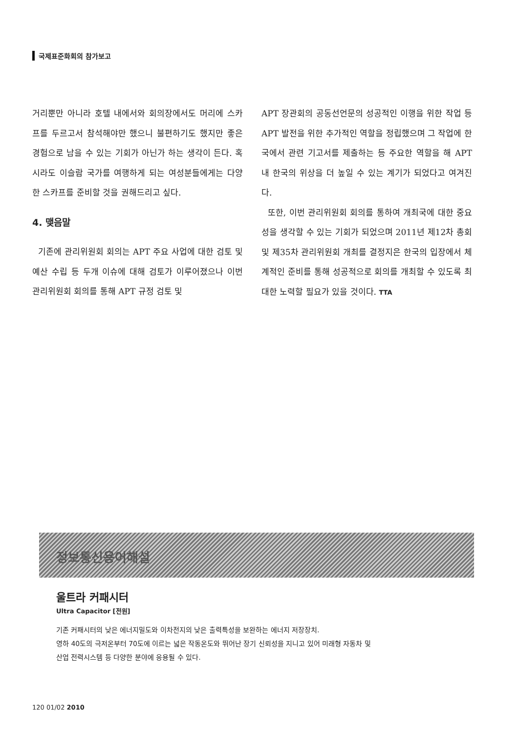국제표준화회의 참가보고
거리뿐만 아니라 호텔 내에서와 회의장에서도 머리에 스카프를 두르고서 참석해야만 했으니 불편하기도 했지만 좋은 경험으로 남을 수 있는 기회가 아닌가 하는 생각이 든다. 혹시라도 이슬람 국가를 여행하게 되는 여성분들에게는 다양한 스카프를 준비할 것을 권해드리고 싶다.
4. 맺음말
기존에 관리위원회 회의는 APT 주요 사업에 대한 검토 및 예산 수립 등 두개 이슈에 대해 검토가 이루어졌으나 이번 관리위원회 회의를 통해 APT 규정 검토 및
APT 장관회의 공동선언문의 성공적인 이행을 위한 작업 등 APT 발전을 위한 추가적인 역할을 정립했으며 그 작업에 한국에서 관련 기고서를 제출하는 등 주요한 역할을 해 APT 내 한국의 위상을 더 높일 수 있는 계기가 되었다고 여겨진다.
또한, 이번 관리위원회 회의를 통하여 개최국에 대한 중요성을 생각할 수 있는 기회가 되었으며 2011년 제12차 총회 및 제35차 관리위원회 개최를 결정지은 한국의 입장에서 체계적인 준비를 통해 성공적으로 회의를 개최할 수 있도록 최대한 노력할 필요가 있을 것이다. TTA
정보통신용어해설
울트라 커패시터
Ultra Capacitor [전원]
기존 커패시터의 낮은 에너지밀도와 이차전지의 낮은 출력특성을 보완하는 에너지 저장장치.
영하 40도의 극저온부터 70도에 이르는 넓은 작동온도와 뛰어난 장기 신뢰성을 지니고 있어 미래형 자동차 및
산업 전력시스템 등 다양한 분야에 응용될 수 있다.
120 01/02 2010